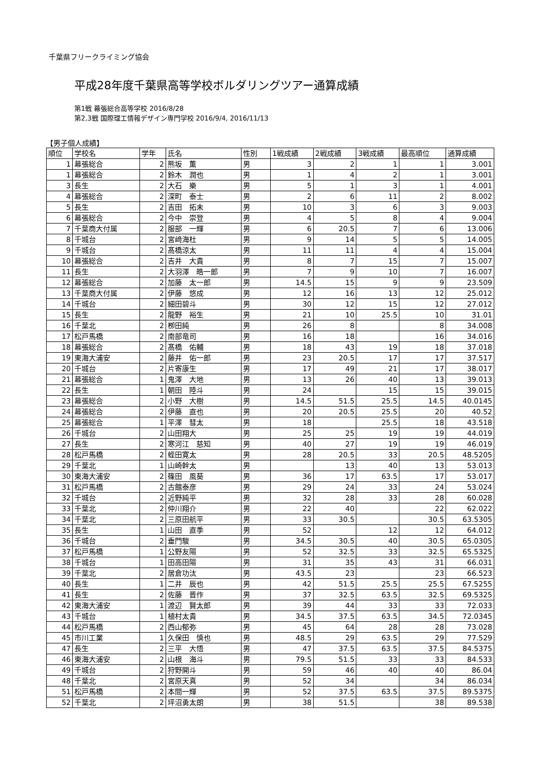千葉県フリークライミング協会
平成28年度千葉県高等学校ボルダリングツアー通算成績
第1戦 幕張総合高等学校 2016/8/28
第2,3戦 国際理工情報デザイン専門学校 2016/9/4, 2016/11/13
【男子個人成績】
| 順位 | 学校名 | 学年 | 氏名 | 性別 | 1戦成績 | 2戦成績 | 3戦成績 | 最高順位 | 通算成績 |
| --- | --- | --- | --- | --- | --- | --- | --- | --- | --- |
| 1 | 幕張総合 | 2 | 熊坂 薫 | 男 | 3 | 2 | 1 | 1 | 3.001 |
| 1 | 幕張総合 | 2 | 鈴木 潤也 | 男 | 1 | 4 | 2 | 1 | 3.001 |
| 3 | 長生 | 2 | 大石 樂 | 男 | 5 | 1 | 3 | 1 | 4.001 |
| 4 | 幕張総合 | 2 | 深町 泰士 | 男 | 2 | 6 | 11 | 2 | 8.002 |
| 5 | 長生 | 2 | 吉田 拓未 | 男 | 10 | 3 | 6 | 3 | 9.003 |
| 6 | 幕張総合 | 2 | 今中 崇登 | 男 | 4 | 5 | 8 | 4 | 9.004 |
| 7 | 千葉商大付属 | 2 | 服部 一輝 | 男 | 6 | 20.5 | 7 | 6 | 13.006 |
| 8 | 千城台 | 2 | 宮﨑海杜 | 男 | 9 | 14 | 5 | 5 | 14.005 |
| 9 | 千城台 | 2 | 髙橋涼太 | 男 | 11 | 11 | 4 | 4 | 15.004 |
| 10 | 幕張総合 | 2 | 吉井 大貴 | 男 | 8 | 7 | 15 | 7 | 15.007 |
| 11 | 長生 | 2 | 大羽澤 皓一郎 | 男 | 7 | 9 | 10 | 7 | 16.007 |
| 12 | 幕張総合 | 2 | 加藤 太一郎 | 男 | 14.5 | 15 | 9 | 9 | 23.509 |
| 13 | 千葉商大付属 | 2 | 伊藤 悠成 | 男 | 12 | 16 | 13 | 12 | 25.012 |
| 14 | 千城台 | 2 | 細田碧斗 | 男 | 30 | 12 | 15 | 12 | 27.012 |
| 15 | 長生 | 2 | 龍野 裕生 | 男 | 21 | 10 | 25.5 | 10 | 31.01 |
| 16 | 千葉北 | 2 | 栁田純 | 男 | 26 | 8 | | 8 | 34.008 |
| 17 | 松戸馬橋 | 2 | 南部竜司 | 男 | 16 | 18 | | 16 | 34.016 |
| 18 | 幕張総合 | 2 | 髙橋 佑輔 | 男 | 18 | 43 | 19 | 18 | 37.018 |
| 19 | 東海大浦安 | 2 | 藤井 佑一郎 | 男 | 23 | 20.5 | 17 | 17 | 37.517 |
| 20 | 千城台 | 2 | 片寄康生 | 男 | 17 | 49 | 21 | 17 | 38.017 |
| 21 | 幕張総合 | 1 | 鬼澤 大地 | 男 | 13 | 26 | 40 | 13 | 39.013 |
| 22 | 長生 | 1 | 朝田 陸斗 | 男 | 24 | | 15 | 15 | 39.015 |
| 23 | 幕張総合 | 2 | 小野 大樹 | 男 | 14.5 | 51.5 | 25.5 | 14.5 | 40.0145 |
| 24 | 幕張総合 | 2 | 伊藤 直也 | 男 | 20 | 20.5 | 25.5 | 20 | 40.52 |
| 25 | 幕張総合 | 1 | 平澤 彗太 | 男 | 18 | | 25.5 | 18 | 43.518 |
| 26 | 千城台 | 2 | 山田翔大 | 男 | 25 | 25 | 19 | 19 | 44.019 |
| 27 | 長生 | 2 | 寒河江 慈知 | 男 | 40 | 27 | 19 | 19 | 46.019 |
| 28 | 松戸馬橋 | 2 | 蛭田寛太 | 男 | 28 | 20.5 | 33 | 20.5 | 48.5205 |
| 29 | 千葉北 | 1 | 山崎幹太 | 男 | | 13 | 40 | 13 | 53.013 |
| 30 | 東海大浦安 | 2 | 篠田 風葵 | 男 | 36 | 17 | 63.5 | 17 | 53.017 |
| 31 | 松戸馬橋 | 2 | 古館泰彦 | 男 | 29 | 24 | 33 | 24 | 53.024 |
| 32 | 千城台 | 2 | 近野純平 | 男 | 32 | 28 | 33 | 28 | 60.028 |
| 33 | 千葉北 | 2 | 仲川翔介 | 男 | 22 | 40 | | 22 | 62.022 |
| 34 | 千葉北 | 2 | 三原田航平 | 男 | 33 | 30.5 | | 30.5 | 63.5305 |
| 35 | 長生 | 1 | 山田 直季 | 男 | 52 | | 12 | 12 | 64.012 |
| 36 | 千城台 | 2 | 垂門駿 | 男 | 34.5 | 30.5 | 40 | 30.5 | 65.0305 |
| 37 | 松戸馬橋 | 1 | 公野友陽 | 男 | 52 | 32.5 | 33 | 32.5 | 65.5325 |
| 38 | 千城台 | 1 | 田高田陽 | 男 | 31 | 35 | 43 | 31 | 66.031 |
| 39 | 千葉北 | 2 | 居倉功汰 | 男 | 43.5 | 23 | | 23 | 66.523 |
| 40 | 長生 | 1 | 二井 辰也 | 男 | 42 | 51.5 | 25.5 | 25.5 | 67.5255 |
| 41 | 長生 | 2 | 佐藤 晋作 | 男 | 37 | 32.5 | 63.5 | 32.5 | 69.5325 |
| 42 | 東海大浦安 | 1 | 渡辺 賢太郎 | 男 | 39 | 44 | 33 | 33 | 72.033 |
| 43 | 千城台 | 1 | 植村太貴 | 男 | 34.5 | 37.5 | 63.5 | 34.5 | 72.0345 |
| 44 | 松戸馬橋 | 2 | 西山郁弥 | 男 | 45 | 64 | 28 | 28 | 73.028 |
| 45 | 市川工業 | 1 | 久保田 慎也 | 男 | 48.5 | 29 | 63.5 | 29 | 77.529 |
| 47 | 長生 | 2 | 三平 大悟 | 男 | 47 | 37.5 | 63.5 | 37.5 | 84.5375 |
| 46 | 東海大浦安 | 2 | 山根 海斗 | 男 | 79.5 | 51.5 | 33 | 33 | 84.533 |
| 49 | 千城台 | 2 | 狩野開斗 | 男 | 59 | 46 | 40 | 40 | 86.04 |
| 48 | 千葉北 | 2 | 宮原天真 | 男 | 52 | 34 | | 34 | 86.034 |
| 51 | 松戸馬橋 | 2 | 本間一輝 | 男 | 52 | 37.5 | 63.5 | 37.5 | 89.5375 |
| 52 | 千葉北 | 2 | 坪沼勇太朗 | 男 | 38 | 51.5 | | 38 | 89.538 |